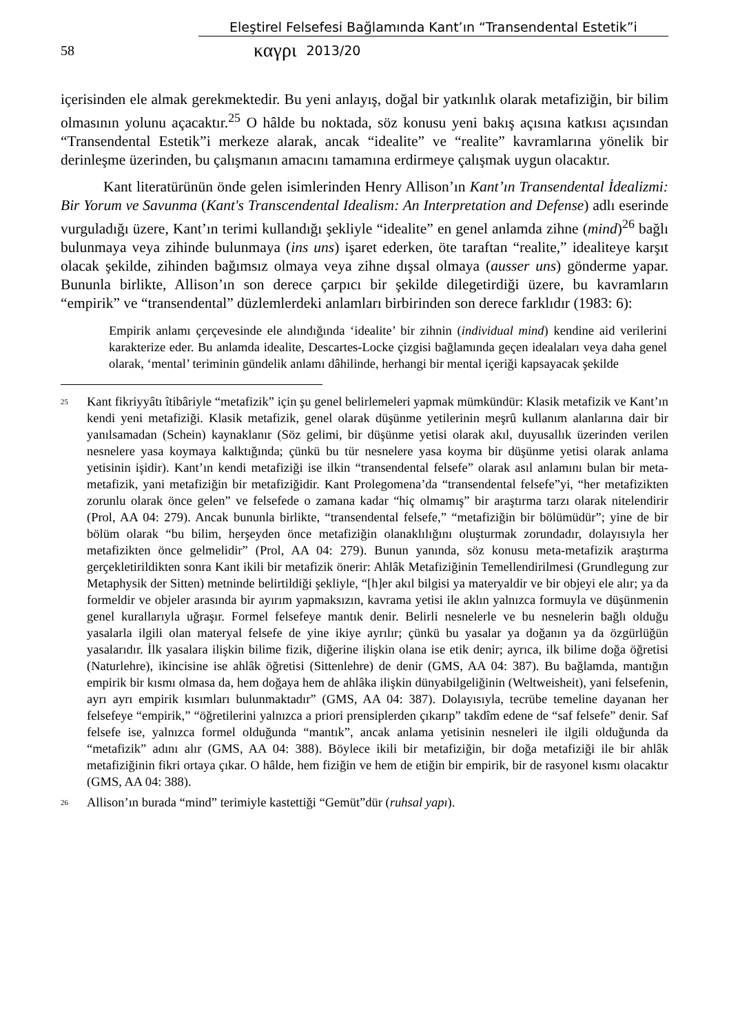Eleştirel Felsefesi Bağlamında Kant’ın “Transendental Estetik”i
58 καγρι 2013/20
içerisinden ele almak gerekmektedir. Bu yeni anlayış, doğal bir yatkınlık olarak metafiziğin, bir bilim olmasının yolunu açacaktır.<sup>25</sup> O hâlde bu noktada, söz konusu yeni bakış açısına katkısı açısından “Transendental Estetik”i merkeze alarak, ancak “idealite” ve “realite” kavramlarına yönelik bir derinleşme üzerinden, bu çalışmanın amacını tamamına erdirmeye çalışmak uygun olacaktır.
Kant literatürünün önde gelen isimlerinden Henry Allison’ın Kant’ın Transendental İdealizmi: Bir Yorum ve Savunma (Kant's Transcendental Idealism: An Interpretation and Defense) adlı eserinde vurguladığı üzere, Kant’ın terimi kullandığı şekliyle “idealite” en genel anlamda zihne (mind)<sup>26</sup> bağlı bulunmaya veya zihinde bulunmaya (ins uns) işaret ederken, öte taraftan “realite,” idealiteye karşıt olacak şekilde, zihinden bağımsız olmaya veya zihne dışsal olmaya (ausser uns) gönderme yapar. Bununla birlikte, Allison’ın son derece çarpıcı bir şekilde dilegetirdiği üzere, bu kavramların “empirik” ve “transendental” düzlemlerdeki anlamları birbirinden son derece farklıdır (1983: 6):
Empirik anlamı çerçevesinde ele alındığında ‘idealite’ bir zihnin (individual mind) kendine aid verilerini karakterize eder. Bu anlamda idealite, Descartes-Locke çizgisi bağlamında geçen idealaları veya daha genel olarak, ‘mental’ teriminin gündelik anlamı dâhilinde, herhangi bir mental içeriği kapsayacak şekilde
<sup>25</sup> Kant fikriyyâtı îtibâriyle “metafizik” için şu genel belirlemeleri yapmak mümkündür: Klasik metafizik ve Kant’ın kendi yeni metafiziği. Klasik metafizik, genel olarak düşünme yetilerinin meşrû kullanım alanlarına dair bir yanılsamadan (Schein) kaynaklanır (Söz gelimi, bir düşünme yetisi olarak akıl, duyusallık üzerinden verilen nesnelere yasa koymaya kalktığında; çünkü bu tür nesnelere yasa koyma bir düşünme yetisi olarak anlama yetisinin işidir). Kant’ın kendi metafiziği ise ilkin “transendental felsefe” olarak asıl anlamını bulan bir meta-metafizik, yani metafiziğin bir metafiziğidir. Kant Prolegomena’da “transendental felsefe”yi, “her metafizikten zorunlu olarak önce gelen” ve felsefede o zamana kadar “hiç olmamış” bir araştırma tarzı olarak nitelendirir (Prol, AA 04: 279). Ancak bununla birlikte, “transendental felsefe,” “metafiziğin bir bölümüdür”; yine de bir bölüm olarak “bu bilim, herşeyden önce metafiziğin olanaklılığını oluşturmak zorundadır, dolayısıyla her metafizikten önce gelmelidir” (Prol, AA 04: 279). Bunun yanında, söz konusu meta-metafizik araştırma gerçekletirildikten sonra Kant ikili bir metafizik önerir: Ahlâk Metafiziğinin Temellendirilmesi (Grundlegung zur Metaphysik der Sitten) metninde belirtildiği şekliyle, “[h]er akıl bilgisi ya materyaldir ve bir objeyi ele alır; ya da formeldir ve objeler arasında bir ayırım yapmaksızın, kavrama yetisi ile aklın yalnızca formuyla ve düşünmenin genel kurallarıyla uğraşır. Formel felsefeye mantık denir. Belirli nesnelerle ve bu nesnelerin bağlı olduğu yasalarla ilgili olan materyal felsefe de yine ikiye ayrılır; çünkü bu yasalar ya doğanın ya da özgürlüğün yasalarıdır. İlk yasalara ilişkin bilime fizik, diğerine ilişkin olana ise etik denir; ayrıca, ilk bilime doğa öğretisi (Naturlehre), ikincisine ise ahlâk öğretisi (Sittenlehre) de denir (GMS, AA 04: 387). Bu bağlamda, mantığın empirik bir kısmı olmasa da, hem doğaya hem de ahlâka ilişkin dünyabilgeliğinin (Weltweisheit), yani felsefenin, ayrı ayrı empirik kısımları bulunmaktadır” (GMS, AA 04: 387). Dolayısıyla, tecrübe temeline dayanan her felsefeye “empirik,” “öğretilerini yalnızca a priori prensiplerden çıkarıp” takdîm edene de “saf felsefe” denir. Saf felsefe ise, yalnızca formel olduğunda “mantık”, ancak anlama yetisinin nesneleri ile ilgili olduğunda da “metafizik” adını alır (GMS, AA 04: 388). Böylece ikili bir metafiziğin, bir doğa metafiziği ile bir ahlâk metafiziğinin fikri ortaya çıkar. O hâlde, hem fiziğin ve hem de etiğin bir empirik, bir de rasyonel kısmı olacaktır (GMS, AA 04: 388).
<sup>26</sup> Allison’ın burada “mind” terimiyle kastettiği “Gemüt”dür (ruhsal yapı).